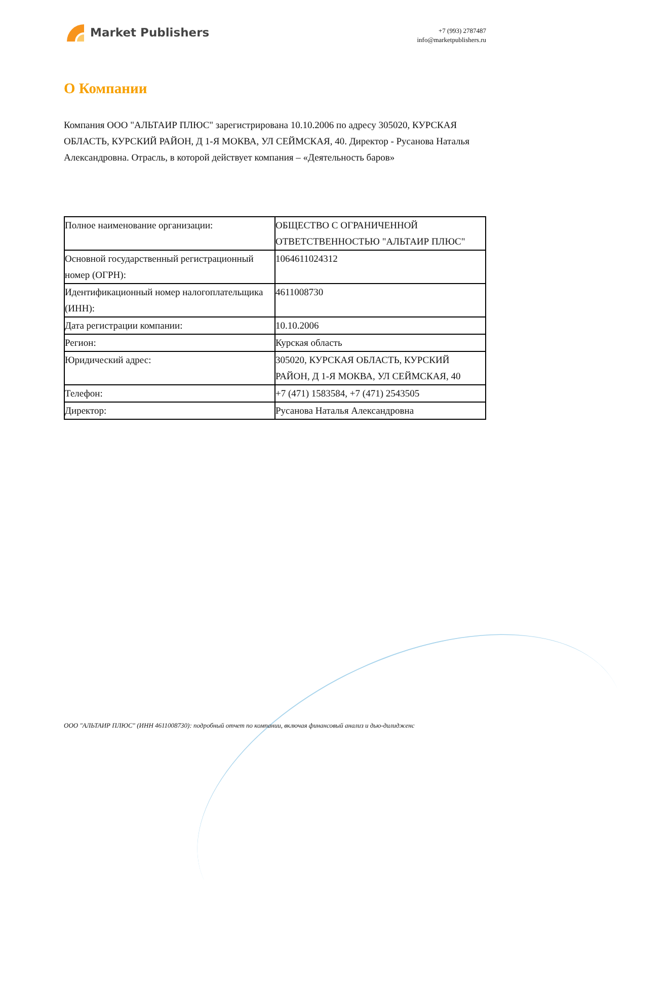Market Publishers
+7 (993) 2787487
info@marketpublishers.ru
О Компании
Компания ООО "АЛЬТАИР ПЛЮС" зарегистрирована 10.10.2006 по адресу 305020, КУРСКАЯ ОБЛАСТЬ, КУРСКИЙ РАЙОН, Д 1-Я МОКВА, УЛ СЕЙМСКАЯ, 40. Директор - Русанова Наталья Александровна. Отрасль, в которой действует компания – «Деятельность баров»
| Полное наименование организации: | ОБЩЕСТВО С ОГРАНИЧЕННОЙ ОТВЕТСТВЕННОСТЬЮ "АЛЬТАИР ПЛЮС" |
| Основной государственный регистрационный номер (ОГРН): | 1064611024312 |
| Идентификационный номер налогоплательщика (ИНН): | 4611008730 |
| Дата регистрации компании: | 10.10.2006 |
| Регион: | Курская область |
| Юридический адрес: | 305020, КУРСКАЯ ОБЛАСТЬ, КУРСКИЙ РАЙОН, Д 1-Я МОКВА, УЛ СЕЙМСКАЯ, 40 |
| Телефон: | +7 (471) 1583584, +7 (471) 2543505 |
| Директор: | Русанова Наталья Александровна |
ООО "АЛЬТАИР ПЛЮС" (ИНН 4611008730): подробный отчет по компании, включая финансовый анализ и дью-дилидженс